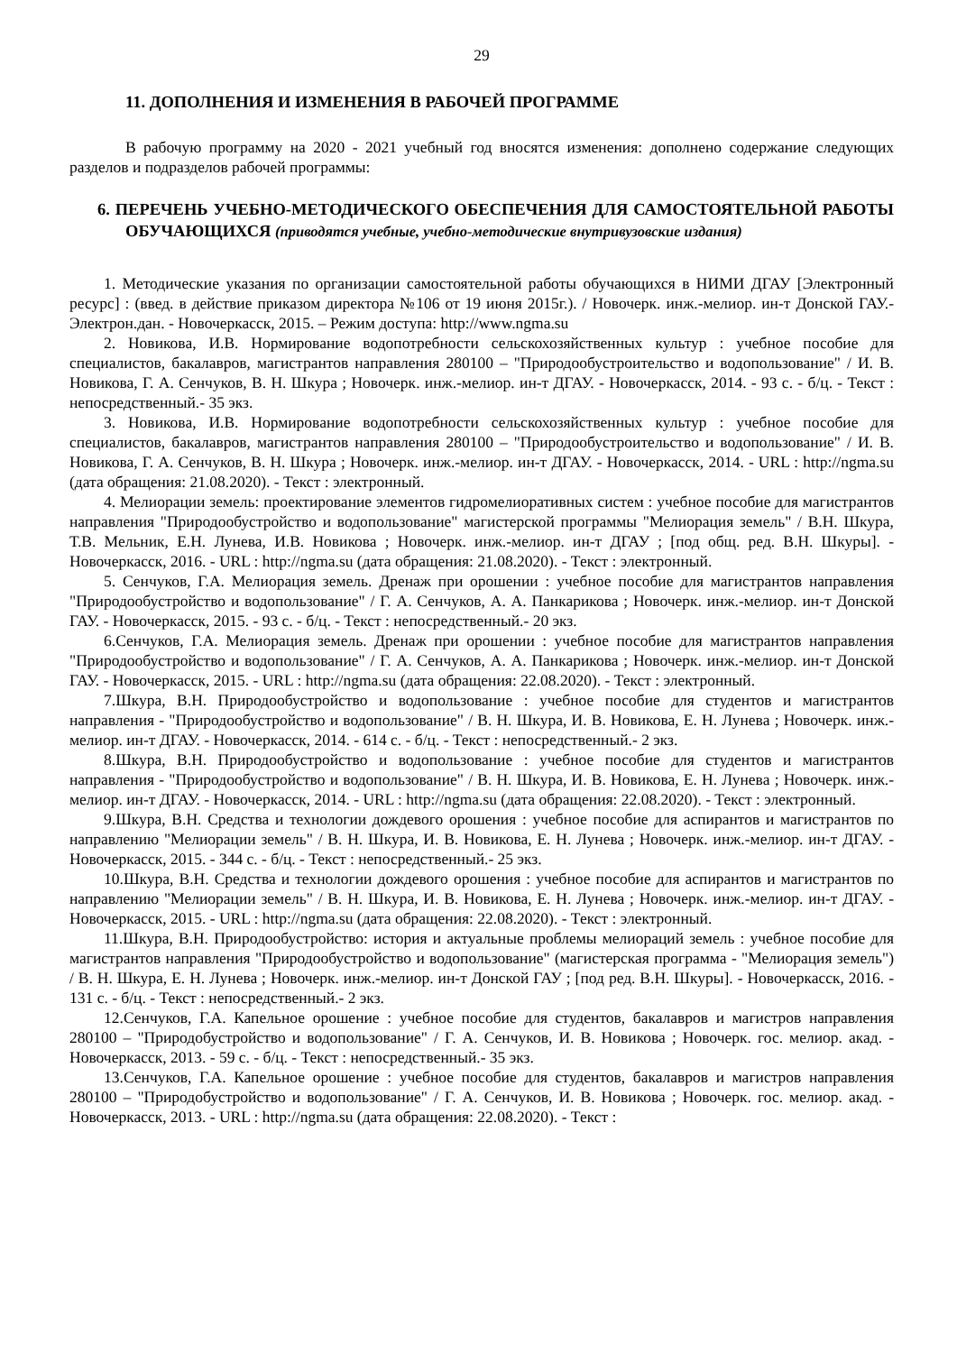29
11. ДОПОЛНЕНИЯ И ИЗМЕНЕНИЯ В РАБОЧЕЙ ПРОГРАММЕ
В рабочую программу на 2020 - 2021 учебный год вносятся изменения: дополнено содержание следующих разделов и подразделов рабочей программы:
6. ПЕРЕЧЕНЬ УЧЕБНО-МЕТОДИЧЕСКОГО ОБЕСПЕЧЕНИЯ ДЛЯ САМОСТОЯТЕЛЬНОЙ РАБОТЫ ОБУЧАЮЩИХСЯ (приводятся учебные, учебно-методические внутривузовские издания)
1. Методические указания по организации самостоятельной работы обучающихся в НИМИ ДГАУ [Электронный ресурс] : (введ. в действие приказом директора №106 от 19 июня 2015г.). / Новочерк. инж.-мелиор. ин-т Донской ГАУ.- Электрон.дан. - Новочеркасск, 2015. – Режим доступа: http://www.ngma.su
2. Новикова, И.В. Нормирование водопотребности сельскохозяйственных культур : учебное пособие для специалистов, бакалавров, магистрантов направления 280100 – "Природообустроительство и водопользование" / И. В. Новикова, Г. А. Сенчуков, В. Н. Шкура ; Новочерк. инж.-мелиор. ин-т ДГАУ. - Новочеркасск, 2014. - 93 с. - б/ц. - Текст : непосредственный.- 35 экз.
3. Новикова, И.В. Нормирование водопотребности сельскохозяйственных культур : учебное пособие для специалистов, бакалавров, магистрантов направления 280100 – "Природообустроительство и водопользование" / И. В. Новикова, Г. А. Сенчуков, В. Н. Шкура ; Новочерк. инж.-мелиор. ин-т ДГАУ. - Новочеркасск, 2014. - URL : http://ngma.su (дата обращения: 21.08.2020). - Текст : электронный.
4. Мелиорации земель: проектирование элементов гидромелиоративных систем : учебное пособие для магистрантов направления "Природообустройство и водопользование" магистерской программы "Мелиорация земель" / В.Н. Шкура, Т.В. Мельник, Е.Н. Лунева, И.В. Новикова ; Новочерк. инж.-мелиор. ин-т ДГАУ ; [под общ. ред. В.Н. Шкуры]. - Новочеркасск, 2016. - URL : http://ngma.su (дата обращения: 21.08.2020). - Текст : электронный.
5. Сенчуков, Г.А. Мелиорация земель. Дренаж при орошении : учебное пособие для магистрантов направления "Природообустройство и водопользование" / Г. А. Сенчуков, А. А. Панкарикова ; Новочерк. инж.-мелиор. ин-т Донской ГАУ. - Новочеркасск, 2015. - 93 с. - б/ц. - Текст : непосредственный.- 20 экз.
6.Сенчуков, Г.А. Мелиорация земель. Дренаж при орошении : учебное пособие для магистрантов направления "Природообустройство и водопользование" / Г. А. Сенчуков, А. А. Панкарикова ; Новочерк. инж.-мелиор. ин-т Донской ГАУ. - Новочеркасск, 2015. - URL : http://ngma.su (дата обращения: 22.08.2020). - Текст : электронный.
7.Шкура, В.Н. Природообустройство и водопользование : учебное пособие для студентов и магистрантов направления - "Природообустройство и водопользование" / В. Н. Шкура, И. В. Новикова, Е. Н. Лунева ; Новочерк. инж.-мелиор. ин-т ДГАУ. - Новочеркасск, 2014. - 614 с. - б/ц. - Текст : непосредственный.- 2 экз.
8.Шкура, В.Н. Природообустройство и водопользование : учебное пособие для студентов и магистрантов направления - "Природообустройство и водопользование" / В. Н. Шкура, И. В. Новикова, Е. Н. Лунева ; Новочерк. инж.-мелиор. ин-т ДГАУ. - Новочеркасск, 2014. - URL : http://ngma.su (дата обращения: 22.08.2020). - Текст : электронный.
9.Шкура, В.Н. Средства и технологии дождевого орошения : учебное пособие для аспирантов и магистрантов по направлению "Мелиорации земель" / В. Н. Шкура, И. В. Новикова, Е. Н. Лунева ; Новочерк. инж.-мелиор. ин-т ДГАУ. - Новочеркасск, 2015. - 344 с. - б/ц. - Текст : непосредственный.- 25 экз.
10.Шкура, В.Н. Средства и технологии дождевого орошения : учебное пособие для аспирантов и магистрантов по направлению "Мелиорации земель" / В. Н. Шкура, И. В. Новикова, Е. Н. Лунева ; Новочерк. инж.-мелиор. ин-т ДГАУ. - Новочеркасск, 2015. - URL : http://ngma.su (дата обращения: 22.08.2020). - Текст : электронный.
11.Шкура, В.Н. Природообустройство: история и актуальные проблемы мелиораций земель : учебное пособие для магистрантов направления "Природообустройство и водопользование" (магистерская программа - "Мелиорация земель") / В. Н. Шкура, Е. Н. Лунева ; Новочерк. инж.-мелиор. ин-т Донской ГАУ ; [под ред. В.Н. Шкуры]. - Новочеркасск, 2016. - 131 с. - б/ц. - Текст : непосредственный.- 2 экз.
12.Сенчуков, Г.А. Капельное орошение : учебное пособие для студентов, бакалавров и магистров направления 280100 – "Природобустройство и водопользование" / Г. А. Сенчуков, И. В. Новикова ; Новочерк. гос. мелиор. акад. - Новочеркасск, 2013. - 59 с. - б/ц. - Текст : непосредственный.- 35 экз.
13.Сенчуков, Г.А. Капельное орошение : учебное пособие для студентов, бакалавров и магистров направления 280100 – "Природобустройство и водопользование" / Г. А. Сенчуков, И. В. Новикова ; Новочерк. гос. мелиор. акад. - Новочеркасск, 2013. - URL : http://ngma.su (дата обращения: 22.08.2020). - Текст :